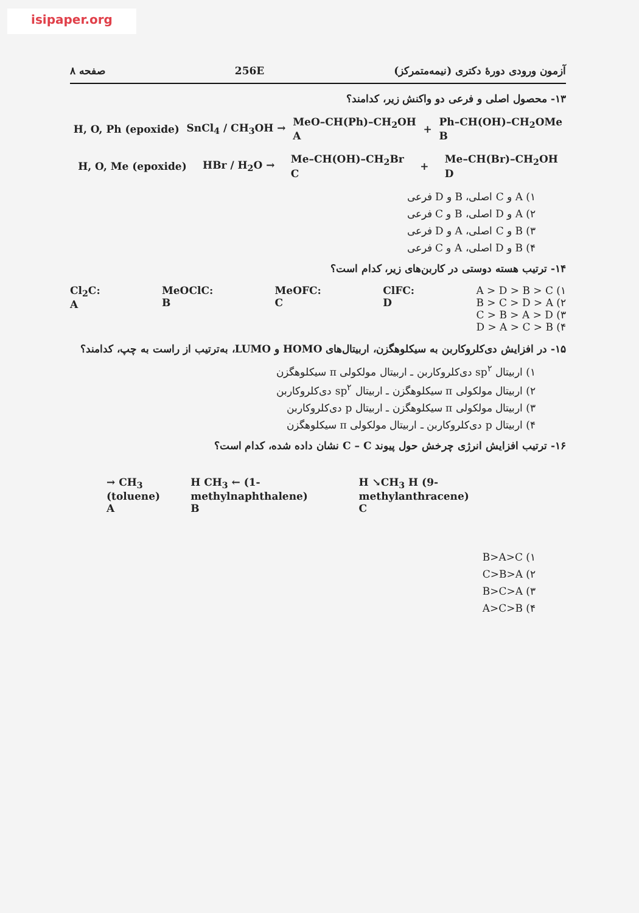isipaper.org
آزمون ورودی دورهٔ دکتری (نیمه‌متمرکز) 256E صفحه ۸
۱۳- محصول اصلی و فرعی دو واکنش زیر، کدامند؟
H, O, Ph (epoxide) SnCl<sub>4</sub> / CH<sub>3</sub>OH → MeO–CH(Ph)–CH<sub>2</sub>OH
A + Ph–CH(OH)–CH<sub>2</sub>OMe
B
H, O, Me (epoxide) HBr / H<sub>2</sub>O → Me–CH(OH)–CH<sub>2</sub>Br
C + Me–CH(Br)–CH<sub>2</sub>OH
D
۱) A و C اصلی، B و D فرعی
۲) A و D اصلی، B و C فرعی
۳) B و C اصلی، A و D فرعی
۴) B و D اصلی، A و C فرعی
۱۴- ترتیب هسته دوستی در کاربن‌های زیر، کدام است؟
Cl<sub>2</sub>C:
A MeOClC:
B MeOFC:
C ClFC:
D ۱) A > D > B > C
۲) B > C > D > A
۳) C > B > A > D
۴) D > A > C > B
۱۵- در افزایش دی‌کلروکاربن به سیکلوهگزن، اربیتال‌های HOMO و LUMO، به‌ترتیب از راست به چپ، کدامند؟
۱) اربیتال sp<sup>۲</sup> دی‌کلروکاربن ـ اربیتال مولکولی π سیکلوهگزن
۲) اربیتال مولکولی π سیکلوهگزن ـ اربیتال sp<sup>۲</sup> دی‌کلروکاربن
۳) اربیتال مولکولی π سیکلوهگزن ـ اربیتال p دی‌کلروکاربن
۴) اربیتال p دی‌کلروکاربن ـ اربیتال مولکولی π سیکلوهگزن
۱۶- ترتیب افزایش انرژی چرخش حول پیوند C – C نشان داده شده، کدام است؟
→ CH<sub>3</sub> (toluene)
A H CH<sub>3</sub> ← (1-methylnaphthalene)
B H ↘CH<sub>3</sub> H (9-methylanthracene)
C
۱) B>A>C
۲) C>B>A
۳) B>C>A
۴) A>C>B